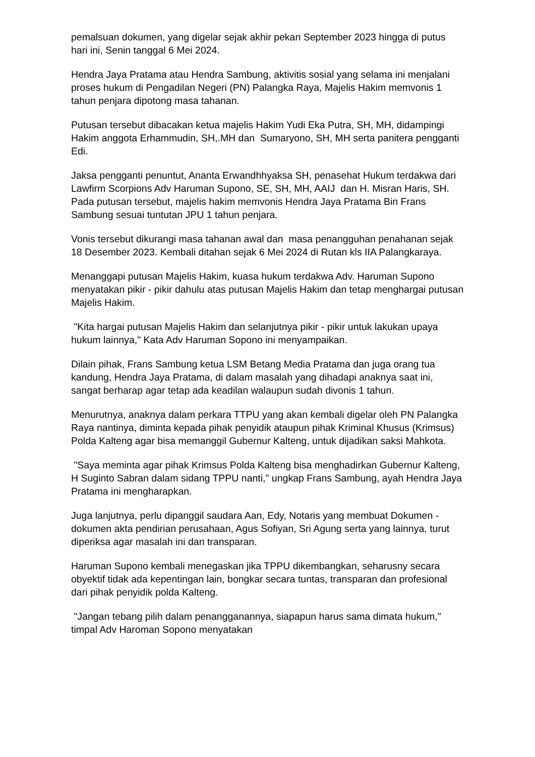pemalsuan dokumen, yang digelar sejak akhir pekan September 2023 hingga di putus hari ini, Senin tanggal 6 Mei 2024.
Hendra Jaya Pratama atau Hendra Sambung, aktivitis sosial yang selama ini menjalani proses hukum di Pengadilan Negeri (PN) Palangka Raya, Majelis Hakim memvonis 1 tahun penjara dipotong masa tahanan.
Putusan tersebut dibacakan ketua majelis Hakim Yudi Eka Putra, SH, MH, didampingi Hakim anggota Erhammudin, SH,.MH dan Sumaryono, SH, MH serta panitera pengganti Edi.
Jaksa pengganti penuntut, Ananta Erwandhhyaksa SH, penasehat Hukum terdakwa dari Lawfirm Scorpions Adv Haruman Supono, SE, SH, MH, AAIJ dan H. Misran Haris, SH. Pada putusan tersebut, majelis hakim memvonis Hendra Jaya Pratama Bin Frans Sambung sesuai tuntutan JPU 1 tahun penjara.
Vonis tersebut dikurangi masa tahanan awal dan masa penangguhan penahanan sejak 18 Desember 2023. Kembali ditahan sejak 6 Mei 2024 di Rutan kls IIA Palangkaraya.
Menanggapi putusan Majelis Hakim, kuasa hukum terdakwa Adv. Haruman Supono menyatakan pikir - pikir dahulu atas putusan Majelis Hakim dan tetap menghargai putusan Majelis Hakim.
"Kita hargai putusan Majelis Hakim dan selanjutnya pikir - pikir untuk lakukan upaya hukum lainnya," Kata Adv Haruman Sopono ini menyampaikan.
Dilain pihak, Frans Sambung ketua LSM Betang Media Pratama dan juga orang tua kandung, Hendra Jaya Pratama, di dalam masalah yang dihadapi anaknya saat ini, sangat berharap agar tetap ada keadilan walaupun sudah divonis 1 tahun.
Menurutnya, anaknya dalam perkara TTPU yang akan kembali digelar oleh PN Palangka Raya nantinya, diminta kepada pihak penyidik ataupun pihak Kriminal Khusus (Krimsus) Polda Kalteng agar bisa memanggil Gubernur Kalteng, untuk dijadikan saksi Mahkota.
"Saya meminta agar pihak Krimsus Polda Kalteng bisa menghadirkan Gubernur Kalteng, H Suginto Sabran dalam sidang TPPU nanti," ungkap Frans Sambung, ayah Hendra Jaya Pratama ini mengharapkan.
Juga lanjutnya, perlu dipanggil saudara Aan, Edy, Notaris yang membuat Dokumen - dokumen akta pendirian perusahaan, Agus Sofiyan, Sri Agung serta yang lainnya, turut diperiksa agar masalah ini dan transparan.
Haruman Supono kembali menegaskan jika TPPU dikembangkan, seharusny secara obyektif tidak ada kepentingan lain, bongkar secara tuntas, transparan dan profesional dari pihak penyidik polda Kalteng.
"Jangan tebang pilih dalam penangganannya, siapapun harus sama dimata hukum," timpal Adv Haroman Sopono menyatakan